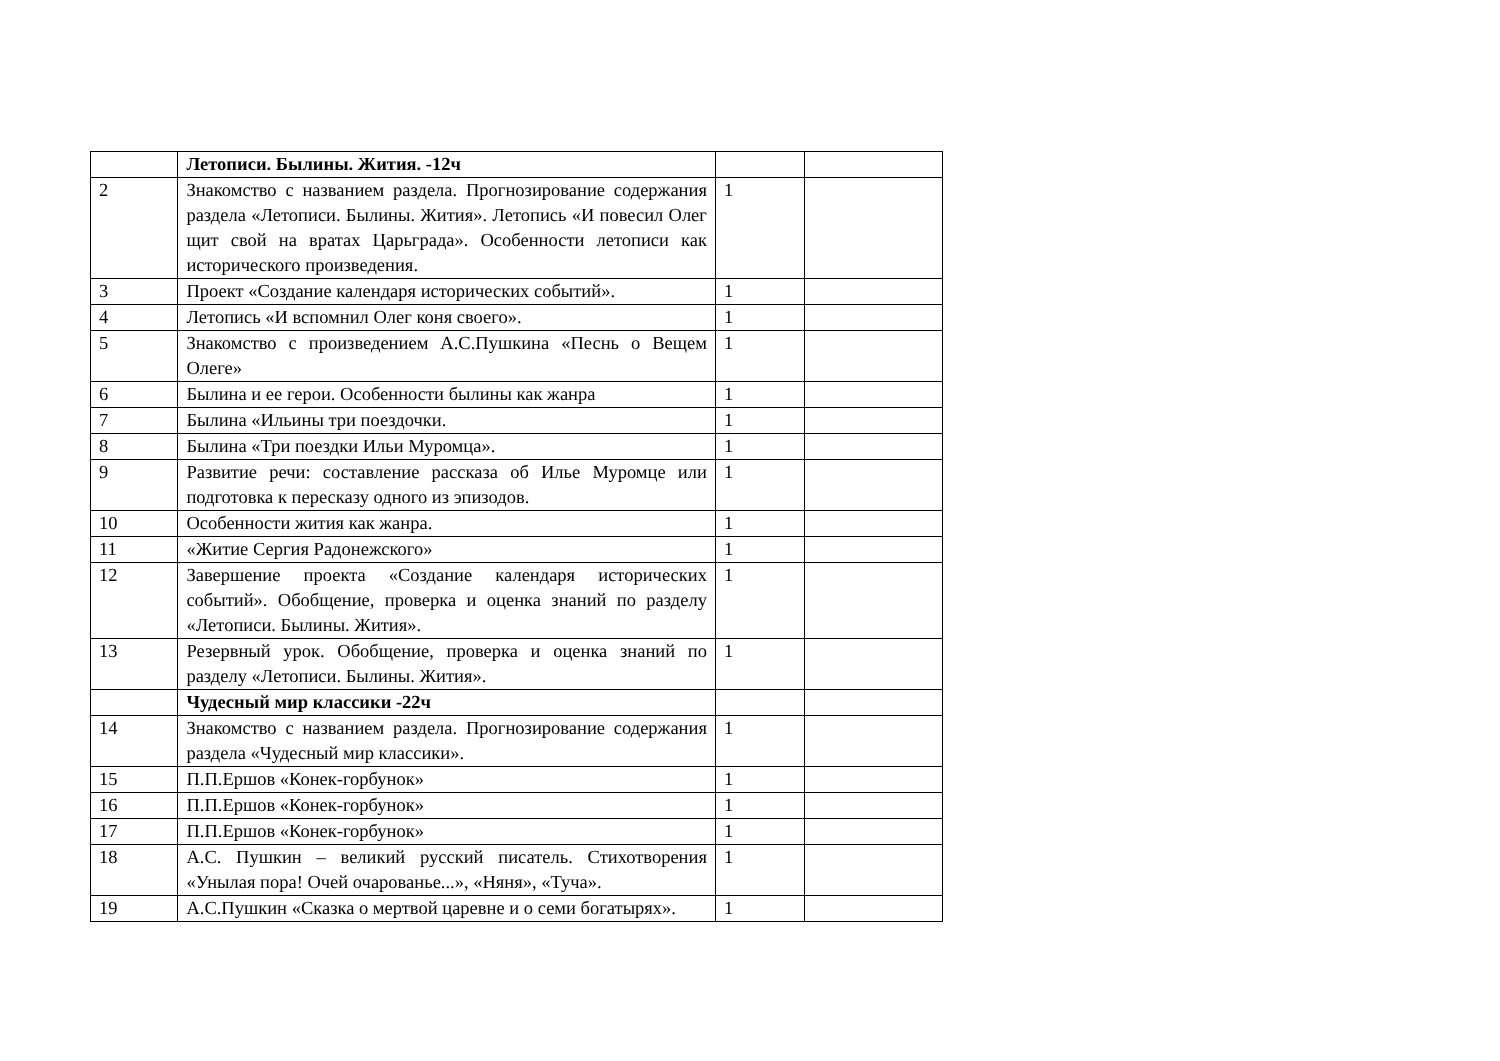| | Летописи. Былины. Жития. -12ч | | |
| 2 | Знакомство с названием раздела. Прогнозирование содержания раздела «Летописи. Былины. Жития». Летопись «И повесил Олег щит свой на вратах Царьграда». Особенности летописи как исторического произведения. | 1 | |
| 3 | Проект «Создание календаря исторических событий». | 1 | |
| 4 | Летопись «И вспомнил Олег коня своего». | 1 | |
| 5 | Знакомство с произведением А.С.Пушкина «Песнь о Вещем Олеге» | 1 | |
| 6 | Былина и ее герои. Особенности былины как жанра | 1 | |
| 7 | Былина «Ильины три поездочки. | 1 | |
| 8 | Былина «Три поездки Ильи Муромца». | 1 | |
| 9 | Развитие речи: составление рассказа об Илье Муромце или подготовка к пересказу одного из эпизодов. | 1 | |
| 10 | Особенности жития как жанра. | 1 | |
| 11 | «Житие Сергия Радонежского» | 1 | |
| 12 | Завершение проекта «Создание календаря исторических событий». Обобщение, проверка и оценка знаний по разделу «Летописи. Былины. Жития». | 1 | |
| 13 | Резервный урок. Обобщение, проверка и оценка знаний по разделу «Летописи. Былины. Жития». | 1 | |
| | Чудесный мир классики -22ч | | |
| 14 | Знакомство с названием раздела. Прогнозирование содержания раздела «Чудесный мир классики». | 1 | |
| 15 | П.П.Ершов «Конек-горбунок» | 1 | |
| 16 | П.П.Ершов «Конек-горбунок» | 1 | |
| 17 | П.П.Ершов «Конек-горбунок» | 1 | |
| 18 | А.С. Пушкин – великий русский писатель. Стихотворения «Унылая пора! Очей очарованье...», «Няня», «Туча». | 1 | |
| 19 | А.С.Пушкин «Сказка о мертвой царевне и о семи богатырях». | 1 | |